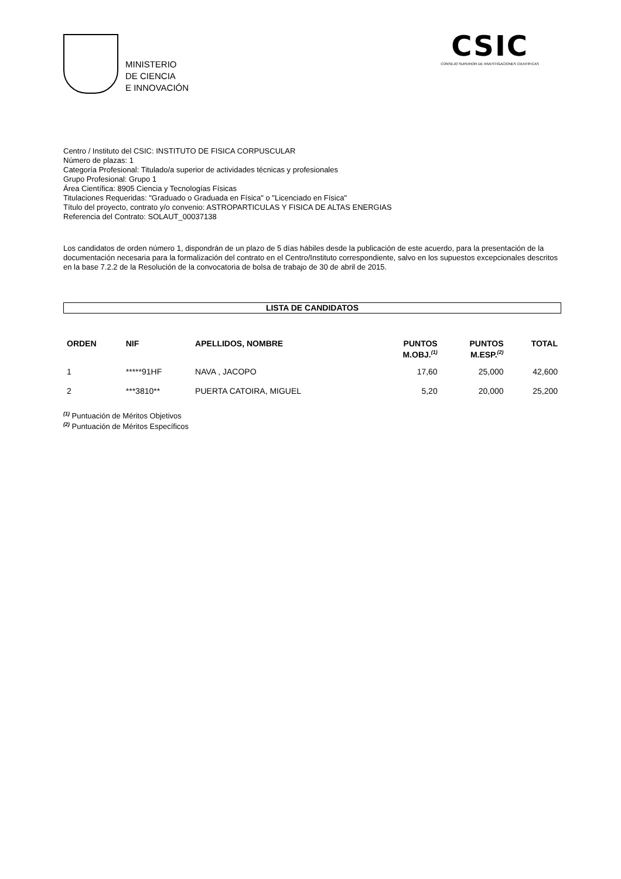MINISTERIO
DE CIENCIA
E INNOVACIÓN
CSIC
CONSEJO SUPERIOR DE INVESTIGACIONES CIENTÍFICAS
Centro / Instituto del CSIC: INSTITUTO DE FISICA CORPUSCULAR
Número de plazas: 1
Categoría Profesional: Titulado/a superior de actividades técnicas y profesionales
Grupo Profesional: Grupo 1
Área Científica: 8905 Ciencia y Tecnologías Físicas
Titulaciones Requeridas: "Graduado o Graduada en Física" o "Licenciado en Física"
Título del proyecto, contrato y/o convenio: ASTROPARTICULAS Y FISICA DE ALTAS ENERGIAS
Referencia del Contrato: SOLAUT_00037138
Los candidatos de orden número 1, dispondrán de un plazo de 5 días hábiles desde la publicación de este acuerdo, para la presentación de la documentación necesaria para la formalización del contrato en el Centro/Instituto correspondiente, salvo en los supuestos excepcionales descritos en la base 7.2.2 de la Resolución de la convocatoria de bolsa de trabajo de 30 de abril de 2015.
LISTA DE CANDIDATOS
| ORDEN | NIF | APELLIDOS, NOMBRE | PUNTOS M.OBJ.<sup>(1)</sup> | PUNTOS M.ESP.<sup>(2)</sup> | TOTAL |
| --- | --- | --- | --- | --- | --- |
| 1 | *****91HF | NAVA , JACOPO | 17,60 | 25,000 | 42,600 |
| 2 | ***3810** | PUERTA CATOIRA, MIGUEL | 5,20 | 20,000 | 25,200 |
<sup>(1)</sup> Puntuación de Méritos Objetivos
<sup>(2)</sup> Puntuación de Méritos Específicos